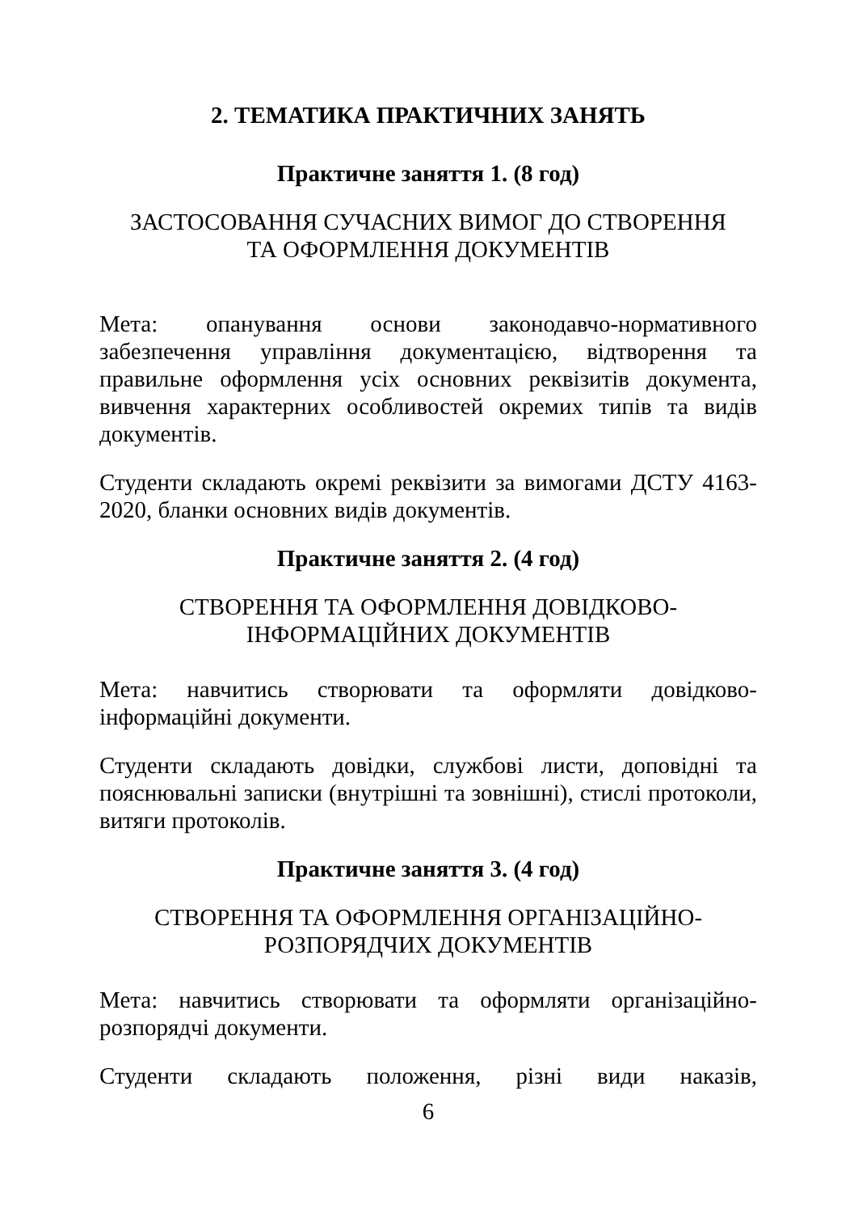2. ТЕМАТИКА ПРАКТИЧНИХ ЗАНЯТЬ
Практичне заняття 1. (8 год)
ЗАСТОСОВАННЯ СУЧАСНИХ ВИМОГ ДО СТВОРЕННЯ
ТА ОФОРМЛЕННЯ ДОКУМЕНТІВ
Мета: опанування основи законодавчо-нормативного забезпечення управління документацією, відтворення та правильне оформлення усіх основних реквізитів документа, вивчення характерних особливостей окремих типів та видів документів.
Студенти складають окремі реквізити за вимогами ДСТУ 4163-2020, бланки основних видів документів.
Практичне заняття 2. (4 год)
СТВОРЕННЯ ТА ОФОРМЛЕННЯ ДОВІДКОВО-
ІНФОРМАЦІЙНИХ ДОКУМЕНТІВ
Мета: навчитись створювати та оформляти довідково-інформаційні документи.
Студенти складають довідки, службові листи, доповідні та пояснювальні записки (внутрішні та зовнішні), стислі протоколи, витяги протоколів.
Практичне заняття 3. (4 год)
СТВОРЕННЯ ТА ОФОРМЛЕННЯ ОРГАНІЗАЦІЙНО-
РОЗПОРЯДЧИХ ДОКУМЕНТІВ
Мета: навчитись створювати та оформляти організаційно-розпорядчі документи.
Студенти складають положення, різні види наказів,
6